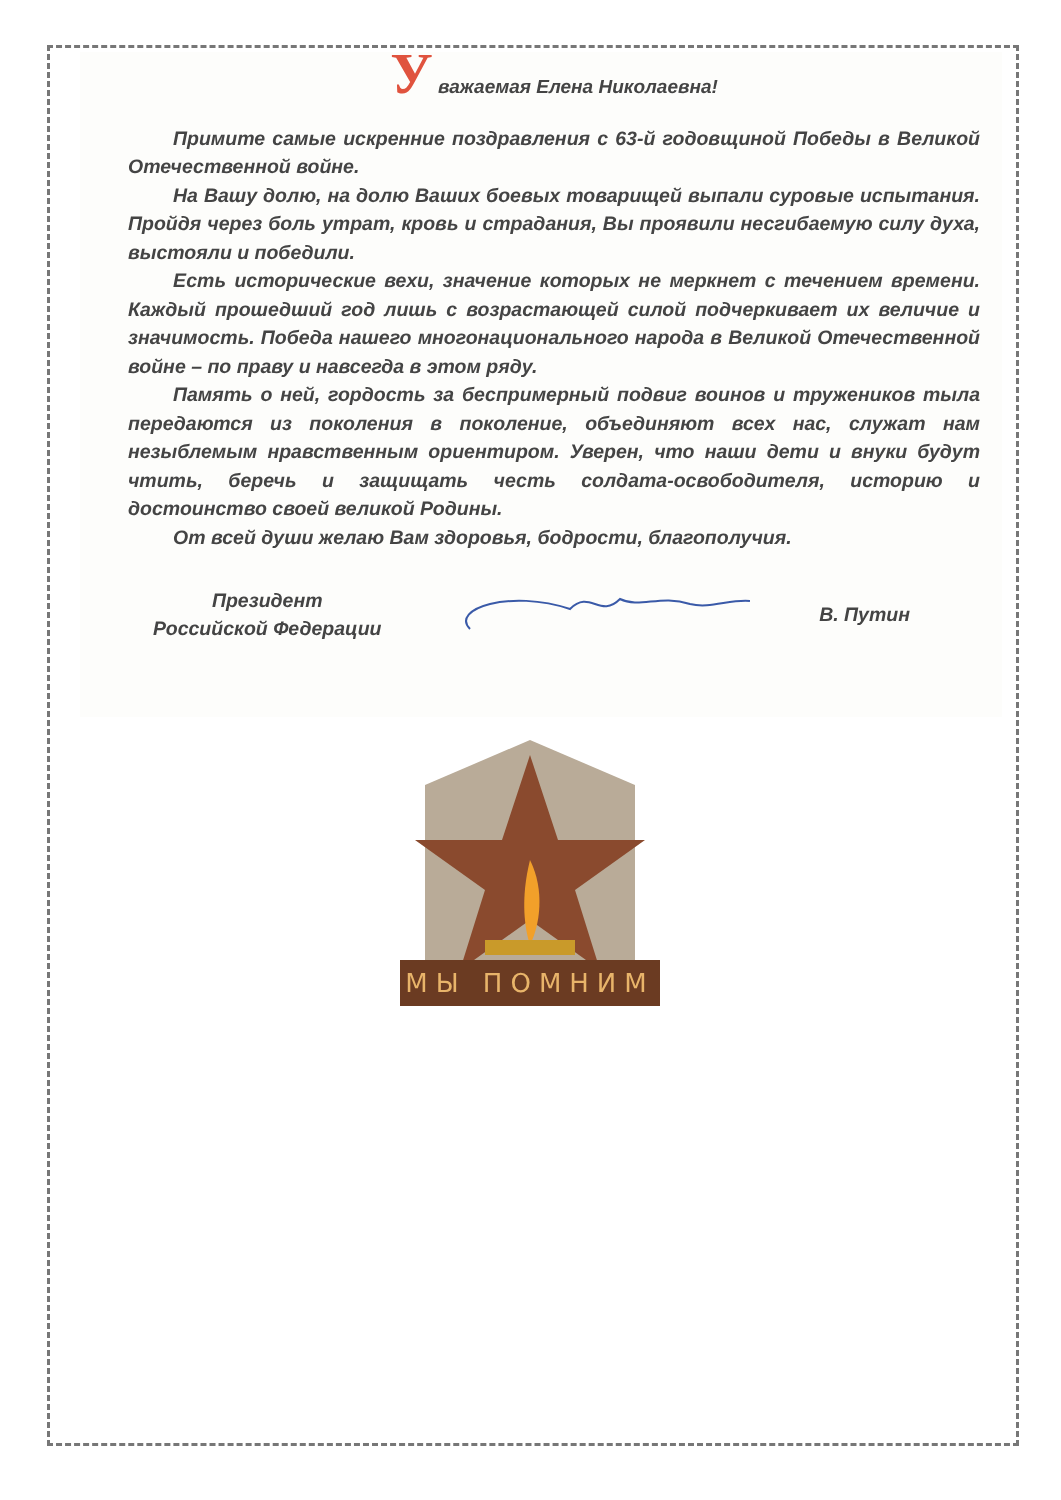У важаемая Елена Николаевна!
Примите самые искренние поздравления с 63-й годовщиной Победы в Великой Отечественной войне.
На Вашу долю, на долю Ваших боевых товарищей выпали суровые испытания. Пройдя через боль утрат, кровь и страдания, Вы проявили несгибаемую силу духа, выстояли и победили.
Есть исторические вехи, значение которых не меркнет с течением времени. Каждый прошедший год лишь с возрастающей силой подчеркивает их величие и значимость. Победа нашего многонационального народа в Великой Отечественной войне – по праву и навсегда в этом ряду.
Память о ней, гордость за беспримерный подвиг воинов и тружеников тыла передаются из поколения в поколение, объединяют всех нас, служат нам незыблемым нравственным ориентиром. Уверен, что наши дети и внуки будут чтить, беречь и защищать честь солдата-освободителя, историю и достоинство своей великой Родины.
От всей души желаю Вам здоровья, бодрости, благополучия.
Президент
Российской Федерации
В. Путин
МЫ ПОМНИМ